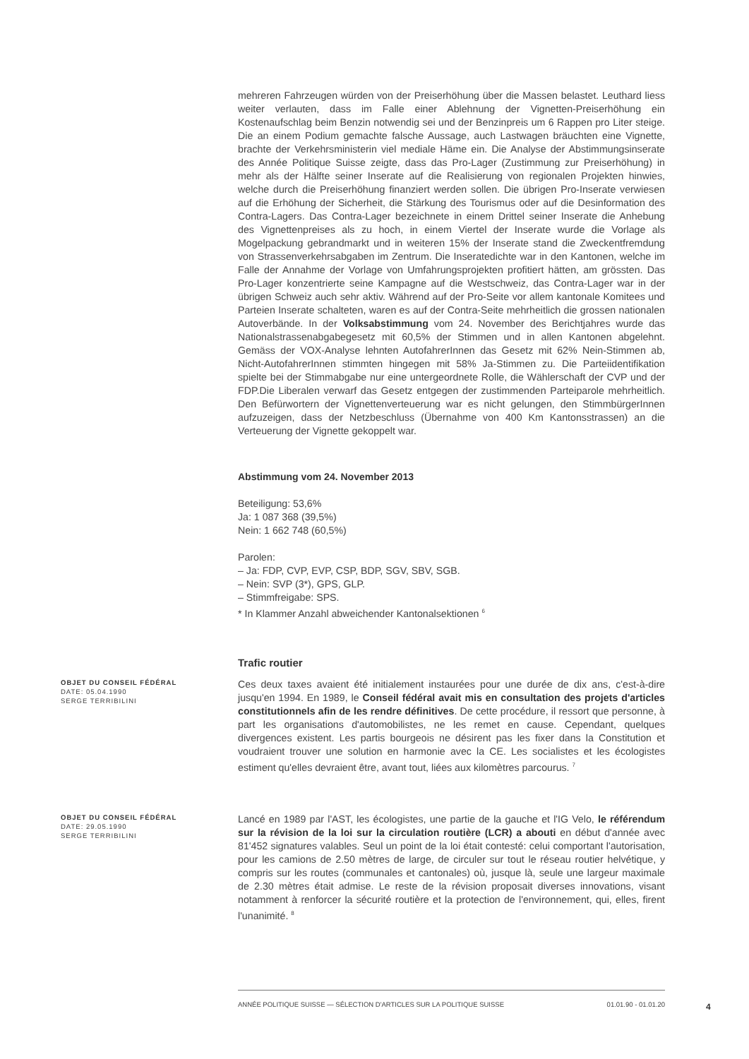mehreren Fahrzeugen würden von der Preiserhöhung über die Massen belastet. Leuthard liess weiter verlauten, dass im Falle einer Ablehnung der Vignetten-Preiserhöhung ein Kostenaufschlag beim Benzin notwendig sei und der Benzinpreis um 6 Rappen pro Liter steige. Die an einem Podium gemachte falsche Aussage, auch Lastwagen bräuchten eine Vignette, brachte der Verkehrsministerin viel mediale Häme ein. Die Analyse der Abstimmungsinserate des Année Politique Suisse zeigte, dass das Pro-Lager (Zustimmung zur Preiserhöhung) in mehr als der Hälfte seiner Inserate auf die Realisierung von regionalen Projekten hinwies, welche durch die Preiserhöhung finanziert werden sollen. Die übrigen Pro-Inserate verwiesen auf die Erhöhung der Sicherheit, die Stärkung des Tourismus oder auf die Desinformation des Contra-Lagers. Das Contra-Lager bezeichnete in einem Drittel seiner Inserate die Anhebung des Vignettenpreises als zu hoch, in einem Viertel der Inserate wurde die Vorlage als Mogelpackung gebrandmarkt und in weiteren 15% der Inserate stand die Zweckentfremdung von Strassenverkehrsabgaben im Zentrum. Die Inseratedichte war in den Kantonen, welche im Falle der Annahme der Vorlage von Umfahrungsprojekten profitiert hätten, am grössten. Das Pro-Lager konzentrierte seine Kampagne auf die Westschweiz, das Contra-Lager war in der übrigen Schweiz auch sehr aktiv. Während auf der Pro-Seite vor allem kantonale Komitees und Parteien Inserate schalteten, waren es auf der Contra-Seite mehrheitlich die grossen nationalen Autoverbände. In der Volksabstimmung vom 24. November des Berichtjahres wurde das Nationalstrassenabgabegesetz mit 60,5% der Stimmen und in allen Kantonen abgelehnt. Gemäss der VOX-Analyse lehnten AutofahrerInnen das Gesetz mit 62% Nein-Stimmen ab, Nicht-AutofahrerInnen stimmten hingegen mit 58% Ja-Stimmen zu. Die Parteiidentifikation spielte bei der Stimmabgabe nur eine untergeordnete Rolle, die Wählerschaft der CVP und der FDP.Die Liberalen verwarf das Gesetz entgegen der zustimmenden Parteiparole mehrheitlich. Den Befürwortern der Vignettenverteuerung war es nicht gelungen, den StimmbürgerInnen aufzuzeigen, dass der Netzbeschluss (Übernahme von 400 Km Kantonsstrassen) an die Verteuerung der Vignette gekoppelt war.
Abstimmung vom 24. November 2013
Beteiligung: 53,6%
Ja: 1 087 368 (39,5%)
Nein: 1 662 748 (60,5%)
Parolen:
– Ja: FDP, CVP, EVP, CSP, BDP, SGV, SBV, SGB.
– Nein: SVP (3*), GPS, GLP.
– Stimmfreigabe: SPS.
* In Klammer Anzahl abweichender Kantonalsektionen <sup>6</sup>
Trafic routier
OBJET DU CONSEIL FÉDÉRAL
DATE: 05.04.1990
SERGE TERRIBILINI
Ces deux taxes avaient été initialement instaurées pour une durée de dix ans, c'est-à-dire jusqu'en 1994. En 1989, le Conseil fédéral avait mis en consultation des projets d'articles constitutionnels afin de les rendre définitives. De cette procédure, il ressort que personne, à part les organisations d'automobilistes, ne les remet en cause. Cependant, quelques divergences existent. Les partis bourgeois ne désirent pas les fixer dans la Constitution et voudraient trouver une solution en harmonie avec la CE. Les socialistes et les écologistes estiment qu'elles devraient être, avant tout, liées aux kilomètres parcourus. <sup>7</sup>
OBJET DU CONSEIL FÉDÉRAL
DATE: 29.05.1990
SERGE TERRIBILINI
Lancé en 1989 par l'AST, les écologistes, une partie de la gauche et l'IG Velo, le référendum sur la révision de la loi sur la circulation routière (LCR) a abouti en début d'année avec 81'452 signatures valables. Seul un point de la loi était contesté: celui comportant l'autorisation, pour les camions de 2.50 mètres de large, de circuler sur tout le réseau routier helvétique, y compris sur les routes (communales et cantonales) où, jusque là, seule une largeur maximale de 2.30 mètres était admise. Le reste de la révision proposait diverses innovations, visant notamment à renforcer la sécurité routière et la protection de l'environnement, qui, elles, firent l'unanimité. <sup>8</sup>
ANNÉE POLITIQUE SUISSE — SÉLECTION D'ARTICLES SUR LA POLITIQUE SUISSE 01.01.90 - 01.01.20
4